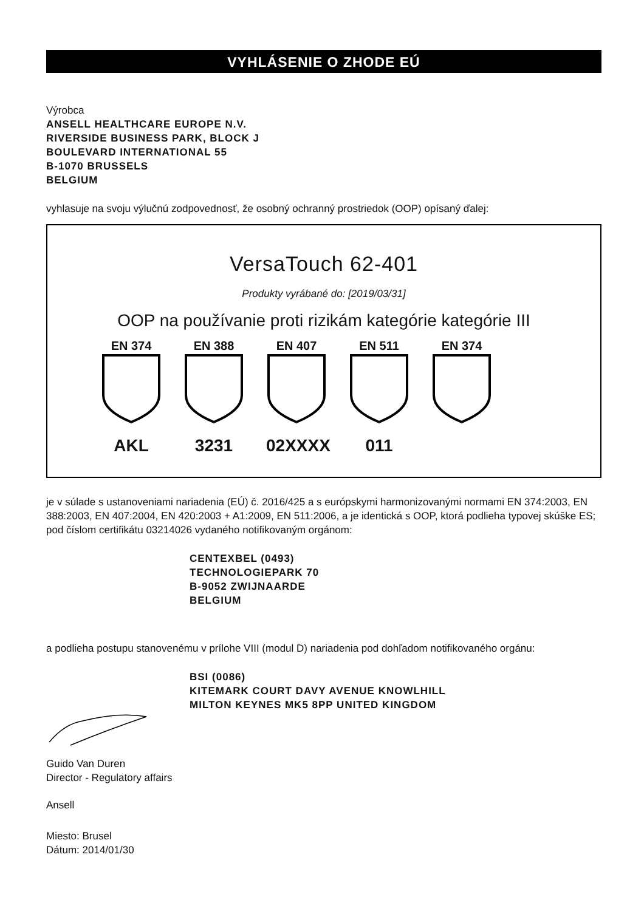VYHLÁSENIE O ZHODE EÚ
Výrobca
ANSELL HEALTHCARE EUROPE N.V.
RIVERSIDE BUSINESS PARK, BLOCK J
BOULEVARD INTERNATIONAL 55
B-1070 BRUSSELS
BELGIUM
vyhlasuje na svoju výlučnú zodpovednosť, že osobný ochranný prostriedok (OOP) opísaný ďalej:
VersaTouch 62-401
Produkty vyrábané do: [2019/03/31]
OOP na používanie proti rizikám kategórie kategórie III
EN 374
AKL
EN 388
3231
EN 407
02XXXX
EN 511
011
EN 374
je v súlade s ustanoveniami nariadenia (EÚ) č. 2016/425 a s európskymi harmonizovanými normami EN 374:2003, EN 388:2003, EN 407:2004, EN 420:2003 + A1:2009, EN 511:2006, a je identická s OOP, ktorá podlieha typovej skúške ES; pod číslom certifikátu 03214026 vydaného notifikovaným orgánom:
CENTEXBEL (0493)
TECHNOLOGIEPARK 70
B-9052 ZWIJNAARDE
BELGIUM
a podlieha postupu stanovenému v prílohe VIII (modul D) nariadenia pod dohľadom notifikovaného orgánu:
BSI (0086)
KITEMARK COURT DAVY AVENUE KNOWLHILL
MILTON KEYNES MK5 8PP UNITED KINGDOM
Guido Van Duren
Director - Regulatory affairs
Ansell
Miesto: Brusel
Dátum: 2014/01/30